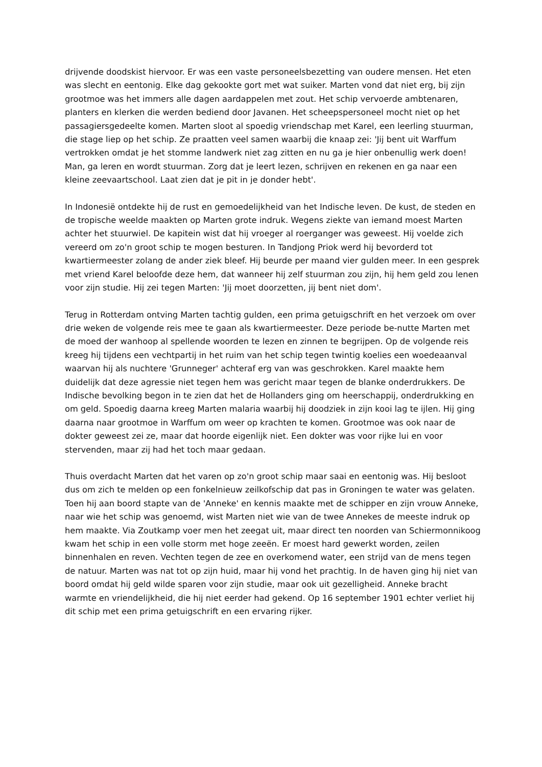drijvende doodskist hiervoor. Er was een vaste personeelsbezetting van oudere mensen. Het eten was slecht en eentonig. Elke dag gekookte gort met wat suiker. Marten vond dat niet erg, bij zijn grootmoe was het immers alle dagen aardappelen met zout. Het schip vervoerde ambtenaren, planters en klerken die werden bediend door Javanen. Het scheepspersoneel mocht niet op het passagiersgedeelte komen. Marten sloot al spoedig vriendschap met Karel, een leerling stuurman, die stage liep op het schip. Ze praatten veel samen waarbij die knaap zei: 'Jij bent uit Warffum vertrokken omdat je het stomme landwerk niet zag zitten en nu ga je hier onbenullig werk doen! Man, ga leren en wordt stuurman. Zorg dat je leert lezen, schrijven en rekenen en ga naar een kleine zeevaartschool. Laat zien dat je pit in je donder hebt'.
In Indonesië ontdekte hij de rust en gemoedelijkheid van het Indische leven. De kust, de steden en de tropische weelde maakten op Marten grote indruk. Wegens ziekte van iemand moest Marten achter het stuurwiel. De kapitein wist dat hij vroeger al roerganger was geweest. Hij voelde zich vereerd om zo'n groot schip te mogen besturen. In Tandjong Priok werd hij bevorderd tot kwartiermeester zolang de ander ziek bleef. Hij beurde per maand vier gulden meer. In een gesprek met vriend Karel beloofde deze hem, dat wanneer hij zelf stuurman zou zijn, hij hem geld zou lenen voor zijn studie. Hij zei tegen Marten: 'Jij moet doorzetten, jij bent niet dom'.
Terug in Rotterdam ontving Marten tachtig gulden, een prima getuigschrift en het verzoek om over drie weken de volgende reis mee te gaan als kwartiermeester. Deze periode be-nutte Marten met de moed der wanhoop al spellende woorden te lezen en zinnen te begrijpen. Op de volgende reis kreeg hij tijdens een vechtpartij in het ruim van het schip tegen twintig koelies een woedeaanval waarvan hij als nuchtere 'Grunneger' achteraf erg van was geschrokken. Karel maakte hem duidelijk dat deze agressie niet tegen hem was gericht maar tegen de blanke onderdrukkers. De Indische bevolking begon in te zien dat het de Hollanders ging om heerschappij, onderdrukking en om geld. Spoedig daarna kreeg Marten malaria waarbij hij doodziek in zijn kooi lag te ijlen. Hij ging daarna naar grootmoe in Warffum om weer op krachten te komen. Grootmoe was ook naar de dokter geweest zei ze, maar dat hoorde eigenlijk niet. Een dokter was voor rijke lui en voor stervenden, maar zij had het toch maar gedaan.
Thuis overdacht Marten dat het varen op zo'n groot schip maar saai en eentonig was. Hij besloot dus om zich te melden op een fonkelnieuw zeilkofschip dat pas in Groningen te water was gelaten. Toen hij aan boord stapte van de 'Anneke' en kennis maakte met de schipper en zijn vrouw Anneke, naar wie het schip was genoemd, wist Marten niet wie van de twee Annekes de meeste indruk op hem maakte. Via Zoutkamp voer men het zeegat uit, maar direct ten noorden van Schiermonnikoog kwam het schip in een volle storm met hoge zeeën. Er moest hard gewerkt worden, zeilen binnenhalen en reven. Vechten tegen de zee en overkomend water, een strijd van de mens tegen de natuur. Marten was nat tot op zijn huid, maar hij vond het prachtig. In de haven ging hij niet van boord omdat hij geld wilde sparen voor zijn studie, maar ook uit gezelligheid. Anneke bracht warmte en vriendelijkheid, die hij niet eerder had gekend. Op 16 september 1901 echter verliet hij dit schip met een prima getuigschrift en een ervaring rijker.